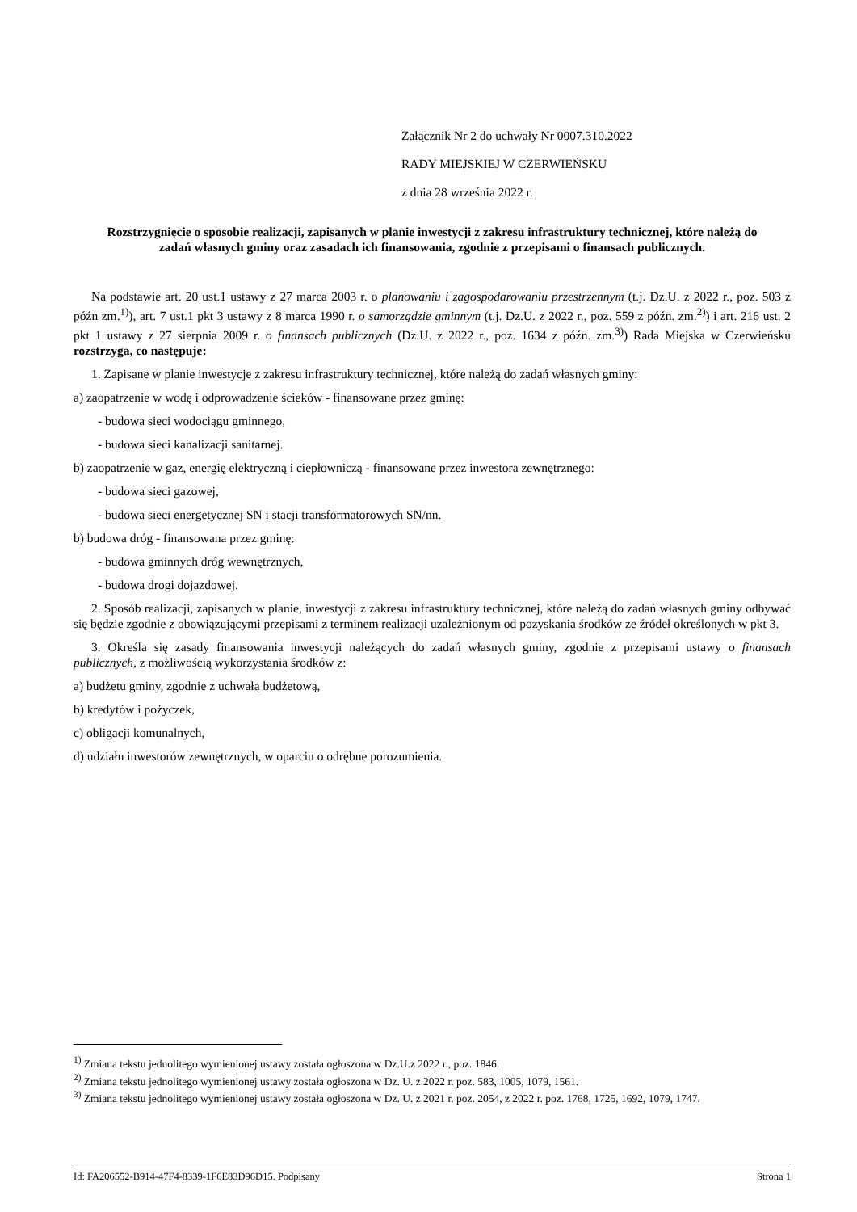Załącznik Nr 2 do uchwały Nr 0007.310.2022
RADY MIEJSKIEJ W CZERWIEŃSKU
z dnia 28 września 2022 r.
Rozstrzygnięcie o sposobie realizacji, zapisanych w planie inwestycji z zakresu infrastruktury technicznej, które należą do zadań własnych gminy oraz zasadach ich finansowania, zgodnie z przepisami o finansach publicznych.
Na podstawie art. 20 ust.1 ustawy z 27 marca 2003 r. o planowaniu i zagospodarowaniu przestrzennym (t.j. Dz.U. z 2022 r., poz. 503 z późn zm.<sup>1)</sup>), art. 7 ust.1 pkt 3 ustawy z 8 marca 1990 r. o samorządzie gminnym (t.j. Dz.U. z 2022 r., poz. 559 z późn. zm.<sup>2)</sup>) i art. 216 ust. 2 pkt 1 ustawy z 27 sierpnia 2009 r. o finansach publicznych (Dz.U. z 2022 r., poz. 1634 z późn. zm.<sup>3)</sup>) Rada Miejska w Czerwieńsku rozstrzyga, co następuje:
1. Zapisane w planie inwestycje z zakresu infrastruktury technicznej, które należą do zadań własnych gminy:
a) zaopatrzenie w wodę i odprowadzenie ścieków - finansowane przez gminę:
- budowa sieci wodociągu gminnego,
- budowa sieci kanalizacji sanitarnej.
b) zaopatrzenie w gaz, energię elektryczną i ciepłowniczą - finansowane przez inwestora zewnętrznego:
- budowa sieci gazowej,
- budowa sieci energetycznej SN i stacji transformatorowych SN/nn.
b) budowa dróg - finansowana przez gminę:
- budowa gminnych dróg wewnętrznych,
- budowa drogi dojazdowej.
2. Sposób realizacji, zapisanych w planie, inwestycji z zakresu infrastruktury technicznej, które należą do zadań własnych gminy odbywać się będzie zgodnie z obowiązującymi przepisami z terminem realizacji uzależnionym od pozyskania środków ze źródeł określonych w pkt 3.
3. Określa się zasady finansowania inwestycji należących do zadań własnych gminy, zgodnie z przepisami ustawy o finansach publicznych, z możliwością wykorzystania środków z:
a) budżetu gminy, zgodnie z uchwałą budżetową,
b) kredytów i pożyczek,
c) obligacji komunalnych,
d) udziału inwestorów zewnętrznych, w oparciu o odrębne porozumienia.
<sup>1)</sup> Zmiana tekstu jednolitego wymienionej ustawy została ogłoszona w Dz.U.z 2022 r., poz. 1846.
<sup>2)</sup> Zmiana tekstu jednolitego wymienionej ustawy została ogłoszona w Dz. U. z 2022 r. poz. 583, 1005, 1079, 1561.
<sup>3)</sup> Zmiana tekstu jednolitego wymienionej ustawy została ogłoszona w Dz. U. z 2021 r. poz. 2054, z 2022 r. poz. 1768, 1725, 1692, 1079, 1747.
Id: FA206552-B914-47F4-8339-1F6E83D96D15. Podpisany Strona 1